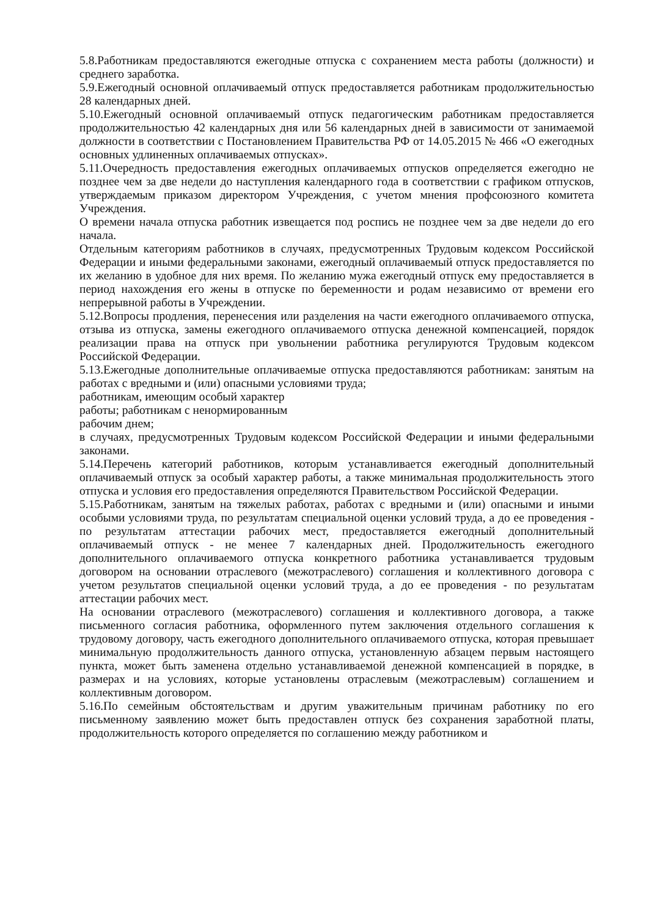5.8.Работникам предоставляются ежегодные отпуска с сохранением места работы (должности) и среднего заработка.
5.9.Ежегодный основной оплачиваемый отпуск предоставляется работникам продолжительностью 28 календарных дней.
5.10.Ежегодный основной оплачиваемый отпуск педагогическим работникам предоставляется продолжительностью 42 календарных дня или 56 календарных дней в зависимости от занимаемой должности в соответствии с Постановлением Правительства РФ от 14.05.2015 № 466 «О ежегодных основных удлиненных оплачиваемых отпусках».
5.11.Очередность предоставления ежегодных оплачиваемых отпусков определяется ежегодно не позднее чем за две недели до наступления календарного года в соответствии с графиком отпусков, утверждаемым приказом директором Учреждения, с учетом мнения профсоюзного комитета Учреждения.
О времени начала отпуска работник извещается под роспись не позднее чем за две недели до его начала.
Отдельным категориям работников в случаях, предусмотренных Трудовым кодексом Российской Федерации и иными федеральными законами, ежегодный оплачиваемый отпуск предоставляется по их желанию в удобное для них время. По желанию мужа ежегодный отпуск ему предоставляется в период нахождения его жены в отпуске по беременности и родам независимо от времени его непрерывной работы в Учреждении.
5.12.Вопросы продления, перенесения или разделения на части ежегодного оплачиваемого отпуска, отзыва из отпуска, замены ежегодного оплачиваемого отпуска денежной компенсацией, порядок реализации права на отпуск при увольнении работника регулируются Трудовым кодексом Российской Федерации.
5.13.Ежегодные дополнительные оплачиваемые отпуска предоставляются работникам: занятым на работах с вредными и (или) опасными условиями труда;
работникам, имеющим особый характер
работы; работникам с ненормированным
рабочим днем;
в случаях, предусмотренных Трудовым кодексом Российской Федерации и иными федеральными законами.
5.14.Перечень категорий работников, которым устанавливается ежегодный дополнительный оплачиваемый отпуск за особый характер работы, а также минимальная продолжительность этого отпуска и условия его предоставления определяются Правительством Российской Федерации.
5.15.Работникам, занятым на тяжелых работах, работах с вредными и (или) опасными и иными особыми условиями труда, по результатам специальной оценки условий труда, а до ее проведения - по результатам аттестации рабочих мест, предоставляется ежегодный дополнительный оплачиваемый отпуск - не менее 7 календарных дней. Продолжительность ежегодного дополнительного оплачиваемого отпуска конкретного работника устанавливается трудовым договором на основании отраслевого (межотраслевого) соглашения и коллективного договора с учетом результатов специальной оценки условий труда, а до ее проведения - по результатам аттестации рабочих мест.
На основании отраслевого (межотраслевого) соглашения и коллективного договора, а также письменного согласия работника, оформленного путем заключения отдельного соглашения к трудовому договору, часть ежегодного дополнительного оплачиваемого отпуска, которая превышает минимальную продолжительность данного отпуска, установленную абзацем первым настоящего пункта, может быть заменена отдельно устанавливаемой денежной компенсацией в порядке, в размерах и на условиях, которые установлены отраслевым (межотраслевым) соглашением и коллективным договором.
5.16.По семейным обстоятельствам и другим уважительным причинам работнику по его письменному заявлению может быть предоставлен отпуск без сохранения заработной платы, продолжительность которого определяется по соглашению между работником и